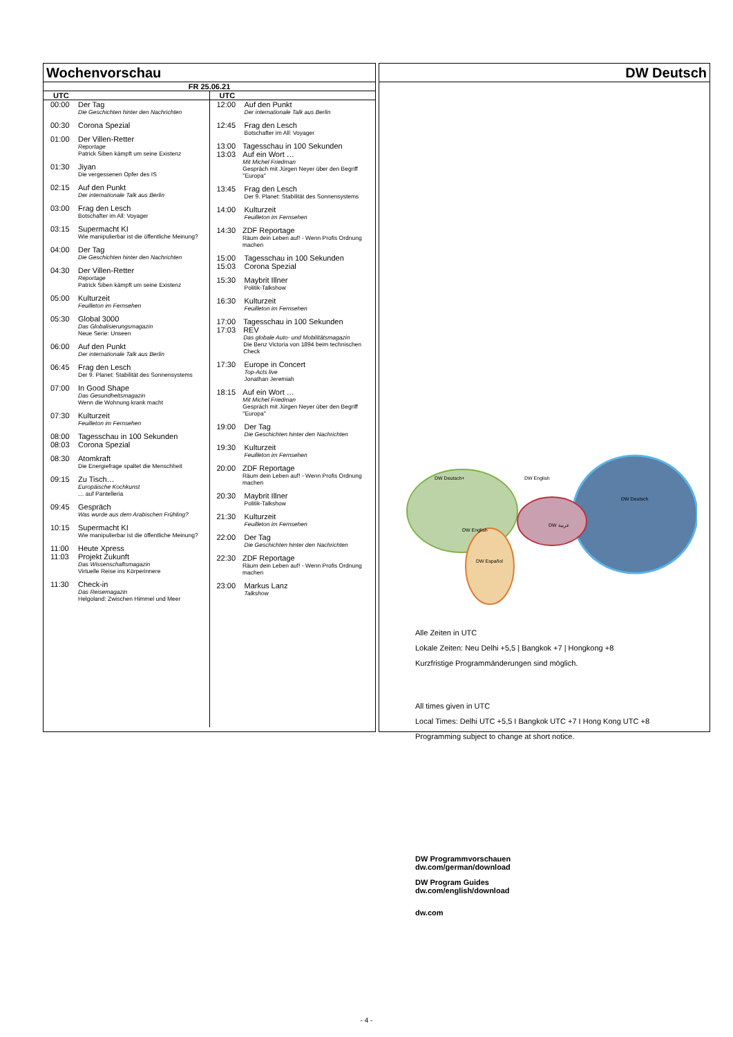Wochenvorschau
FR 25.06.21
UTC
00:00 Der Tag
Die Geschichten hinter den Nachrichten
00:30 Corona Spezial
01:00 Der Villen-Retter
Reportage
Patrick Siben kämpft um seine Existenz
01:30 Jiyan
Die vergessenen Opfer des IS
02:15 Auf den Punkt
Der internationale Talk aus Berlin
03:00 Frag den Lesch
Botschafter im All: Voyager
03:15 Supermacht KI
Wie manipulierbar ist die öffentliche Meinung?
04:00 Der Tag
Die Geschichten hinter den Nachrichten
04:30 Der Villen-Retter
Reportage
Patrick Siben kämpft um seine Existenz
05:00 Kulturzeit
Feuilleton im Fernsehen
05:30 Global 3000
Das Globalisierungsmagazin
Neue Serie: Unseen
06:00 Auf den Punkt
Der internationale Talk aus Berlin
06:45 Frag den Lesch
Der 9. Planet: Stabilität des Sonnensystems
07:00 In Good Shape
Das Gesundheitsmagazin
Wenn die Wohnung krank macht
07:30 Kulturzeit
Feuilleton im Fernsehen
08:00
08:03
Tagesschau in 100 Sekunden
Corona Spezial
08:30 Atomkraft
Die Energiefrage spaltet die Menschheit
09:15 Zu Tisch…
Europäische Kochkunst
… auf Pantelleria
09:45 Gespräch
Was wurde aus dem Arabischen Frühling?
10:15 Supermacht KI
Wie manipulierbar ist die öffentliche Meinung?
11:00
11:03
Heute Xpress
Projekt Zukunft
Das Wissenschaftsmagazin
Virtuelle Reise ins Körperinnere
11:30 Check-in
Das Reisemagazin
Helgoland: Zwischen Himmel und Meer
UTC
12:00 Auf den Punkt
Der internationale Talk aus Berlin
12:45 Frag den Lesch
Botschafter im All: Voyager
13:00
13:03
Tagesschau in 100 Sekunden
Auf ein Wort …
Mit Michel Friedman
Gespräch mit Jürgen Neyer über den Begriff "Europa"
13:45 Frag den Lesch
Der 9. Planet: Stabilität des Sonnensystems
14:00 Kulturzeit
Feuilleton im Fernsehen
14:30 ZDF Reportage
Räum dein Leben auf! - Wenn Profis Ordnung machen
15:00
15:03
Tagesschau in 100 Sekunden
Corona Spezial
15:30 Maybrit Illner
Politik-Talkshow
16:30 Kulturzeit
Feuilleton im Fernsehen
17:00
17:03
Tagesschau in 100 Sekunden
REV
Das globale Auto- und Mobilitätsmagazin
Die Benz Victoria von 1894 beim technischen Check
17:30 Europe in Concert
Top-Acts live
Jonathan Jeremiah
18:15 Auf ein Wort …
Mit Michel Friedman
Gespräch mit Jürgen Neyer über den Begriff "Europa"
19:00 Der Tag
Die Geschichten hinter den Nachrichten
19:30 Kulturzeit
Feuilleton im Fernsehen
20:00 ZDF Reportage
Räum dein Leben auf! - Wenn Profis Ordnung machen
20:30 Maybrit Illner
Politik-Talkshow
21:30 Kulturzeit
Feuilleton im Fernsehen
22:00 Der Tag
Die Geschichten hinter den Nachrichten
22:30 ZDF Reportage
Räum dein Leben auf! - Wenn Profis Ordnung machen
23:00 Markus Lanz
Talkshow
DW Deutsch
DW Deutsch+
DW English
DW Deutsch
DW English
DW عربية
DW Español
Alle Zeiten in UTC
Lokale Zeiten: Neu Delhi +5,5 | Bangkok +7 | Hongkong +8
Kurzfristige Programmänderungen sind möglich.
All times given in UTC
Local Times: Delhi UTC +5,5 I Bangkok UTC +7 I Hong Kong UTC +8
Programming subject to change at short notice.
DW Programmvorschauen
dw.com/german/download
DW Program Guides
dw.com/english/download
dw.com
- 4 -